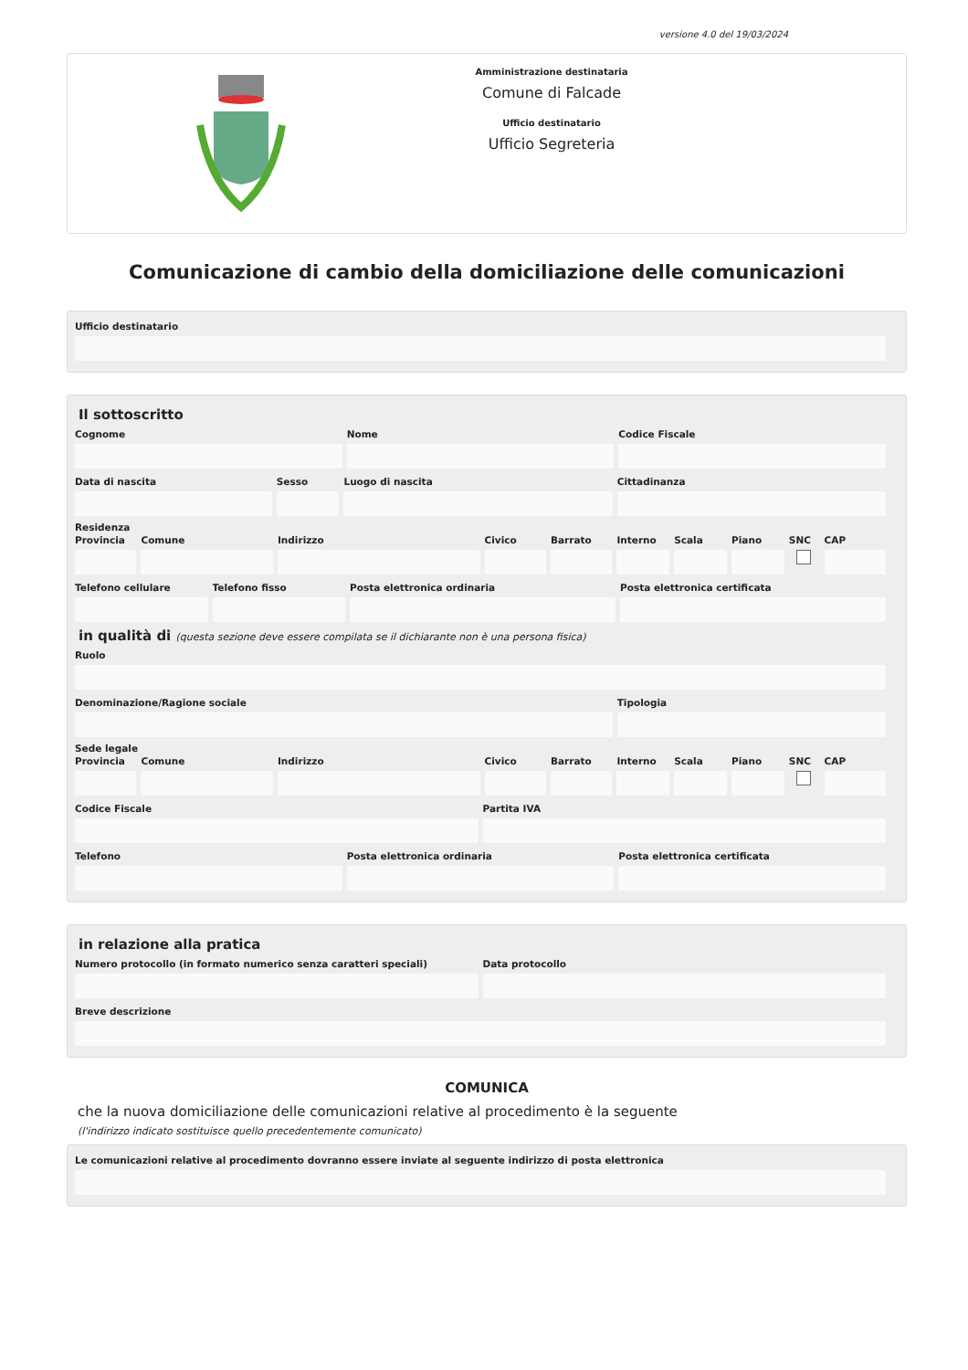versione 4.0 del 19/03/2024
Amministrazione destinataria
Comune di Falcade
Ufficio destinatario
Ufficio Segreteria
Comunicazione di cambio della domiciliazione delle comunicazioni
Ufficio destinatario
Il sottoscritto
Cognome Nome Codice Fiscale
Data di nascita Sesso Luogo di nascita Cittadinanza
Residenza
Provincia Comune Indirizzo Civico Barrato Interno Scala Piano SNC CAP
Telefono cellulare Telefono fisso Posta elettronica ordinaria Posta elettronica certificata
in qualità di (questa sezione deve essere compilata se il dichiarante non è una persona fisica)
Ruolo
Denominazione/Ragione sociale Tipologia
Sede legale
Provincia Comune Indirizzo Civico Barrato Interno Scala Piano SNC CAP
Codice Fiscale Partita IVA
Telefono Posta elettronica ordinaria Posta elettronica certificata
in relazione alla pratica
Numero protocollo (in formato numerico senza caratteri speciali)
Data protocollo
Breve descrizione
COMUNICA
che la nuova domiciliazione delle comunicazioni relative al procedimento è la seguente
(l'indirizzo indicato sostituisce quello precedentemente comunicato)
Le comunicazioni relative al procedimento dovranno essere inviate al seguente indirizzo di posta elettronica